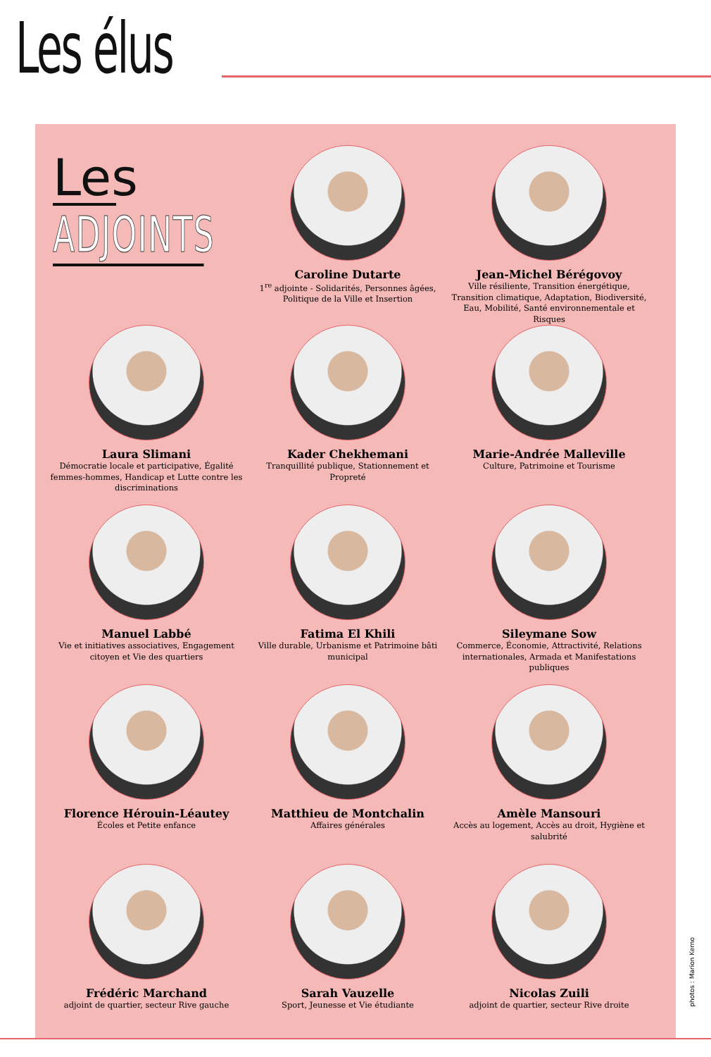Les élus
Les
ADJOINTS
Caroline Dutarte
1<sup>re</sup> adjointe - Solidarités, Personnes âgées, Politique de la Ville et Insertion
Jean-Michel Bérégovoy
Ville résiliente, Transition énergétique, Transition climatique, Adaptation, Biodiversité, Eau, Mobilité, Santé environnementale et Risques
Laura Slimani
Démocratie locale et participative, Égalité femmes-hommes, Handicap et Lutte contre les discriminations
Kader Chekhemani
Tranquillité publique, Stationnement et Propreté
Marie-Andrée Malleville
Culture, Patrimoine et Tourisme
Manuel Labbé
Vie et initiatives associatives, Engagement citoyen et Vie des quartiers
Fatima El Khili
Ville durable, Urbanisme et Patrimoine bâti municipal
Sileymane Sow
Commerce, Économie, Attractivité, Relations internationales, Armada et Manifestations publiques
Florence Hérouin-Léautey
Écoles et Petite enfance
Matthieu de Montchalin
Affaires générales
Amèle Mansouri
Accès au logement, Accès au droit, Hygiène et salubrité
Frédéric Marchand
adjoint de quartier, secteur Rive gauche
Sarah Vauzelle
Sport, Jeunesse et Vie étudiante
Nicolas Zuili
adjoint de quartier, secteur Rive droite
photos : Marion Kerno